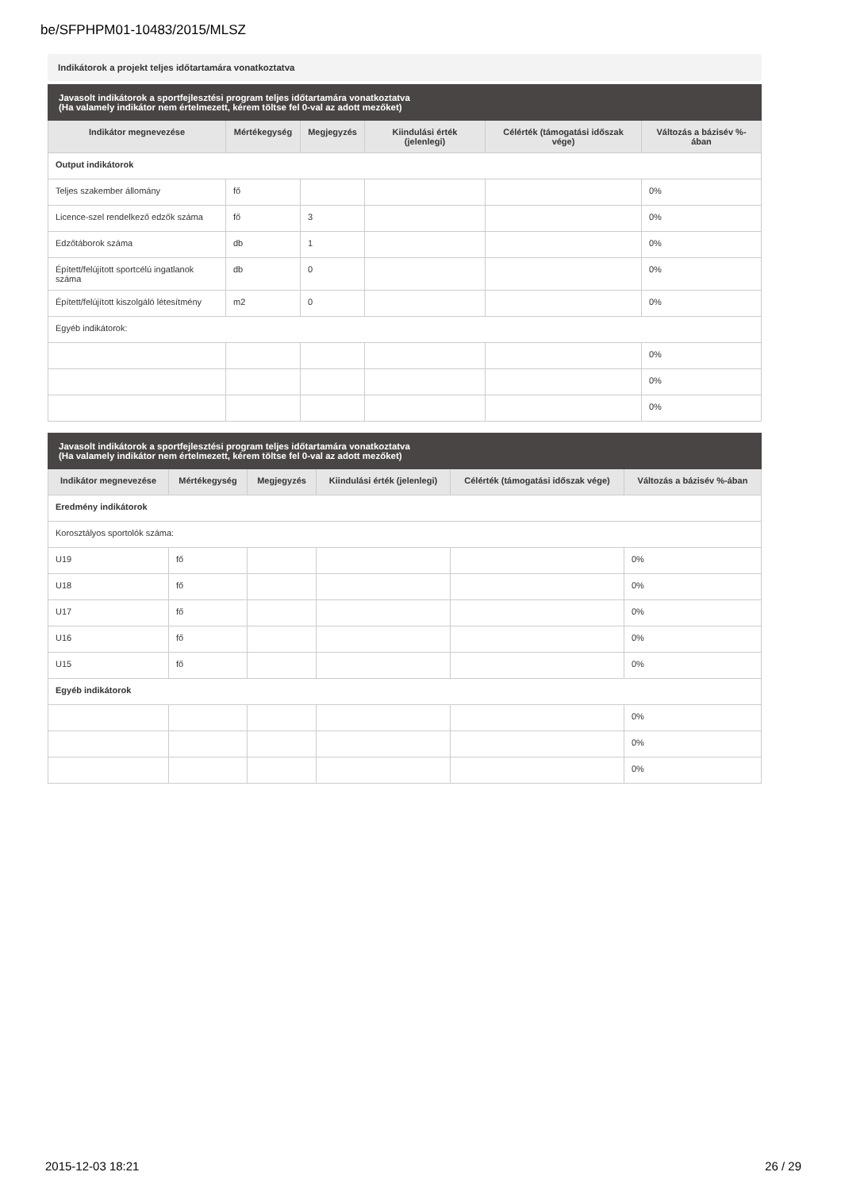be/SFPHPM01-10483/2015/MLSZ
Indikátorok a projekt teljes időtartamára vonatkoztatva
| Javasolt indikátorok a sportfejlesztési program teljes időtartamára vonatkoztatva (Ha valamely indikátor nem értelmezett, kérem töltse fel 0-val az adott mezőket) | | | | | |
| Indikátor megnevezése | Mértékegység | Megjegyzés | Kiindulási érték (jelenlegi) | Célérték (támogatási időszak vége) | Változás a bázisév %-ában |
| Output indikátorok | | | | | |
| Teljes szakember állomány | fő | | | | 0% |
| Licence-szel rendelkező edzők száma | fő | 3 | | | 0% |
| Edzőtáborok száma | db | 1 | | | 0% |
| Épített/felújított sportcélú ingatlanok száma | db | 0 | | | 0% |
| Épített/felújított kiszolgáló létesítmény | m2 | 0 | | | 0% |
| Egyéb indikátorok: | | | | | |
| | | | | | 0% |
| | | | | | 0% |
| | | | | | 0% |
| Javasolt indikátorok a sportfejlesztési program teljes időtartamára vonatkoztatva (Ha valamely indikátor nem értelmezett, kérem töltse fel 0-val az adott mezőket) | | | | | |
| Indikátor megnevezése | Mértékegység | Megjegyzés | Kiindulási érték (jelenlegi) | Célérték (támogatási időszak vége) | Változás a bázisév %-ában |
| Eredmény indikátorok | | | | | |
| Korosztályos sportolók száma: | | | | | |
| U19 | fő | | | | 0% |
| U18 | fő | | | | 0% |
| U17 | fő | | | | 0% |
| U16 | fő | | | | 0% |
| U15 | fő | | | | 0% |
| Egyéb indikátorok | | | | | |
| | | | | | 0% |
| | | | | | 0% |
| | | | | | 0% |
2015-12-03 18:21 26 / 29